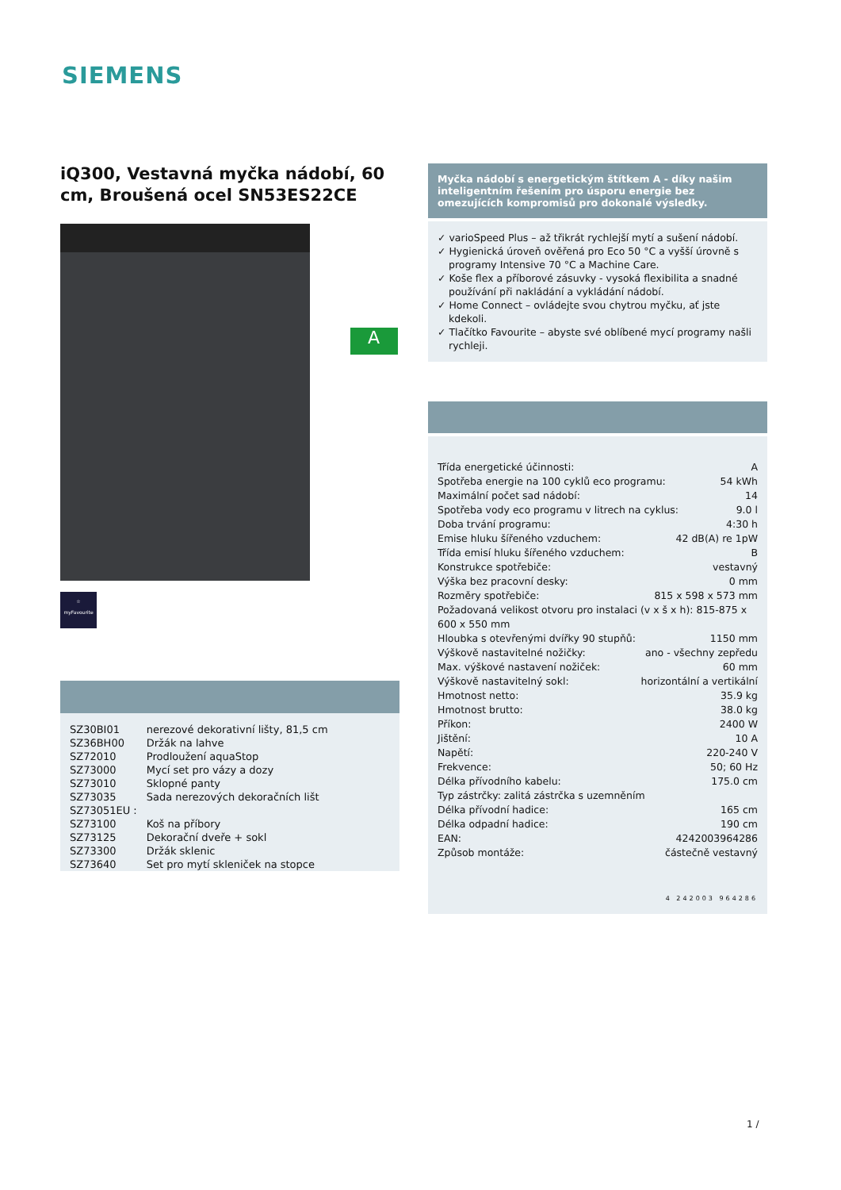SIEMENS
iQ300, Vestavná myčka nádobí, 60 cm, Broušená ocel SN53ES22CE
☆
myFavourite
| SZ30BI01 | nerezové dekorativní lišty, 81,5 cm |
| SZ36BH00 | Držák na lahve |
| SZ72010 | Prodloužení aquaStop |
| SZ73000 | Mycí set pro vázy a dozy |
| SZ73010 | Sklopné panty |
| SZ73035 | Sada nerezových dekoračních lišt |
| SZ73051EU : | |
| SZ73100 | Koš na příbory |
| SZ73125 | Dekorační dveře + sokl |
| SZ73300 | Držák sklenic |
| SZ73640 | Set pro mytí skleniček na stopce |
A
Myčka nádobí s energetickým štítkem A - díky našim inteligentním řešením pro úsporu energie bez omezujících kompromisů pro dokonalé výsledky.
✓ varioSpeed Plus – až třikrát rychlejší mytí a sušení nádobí.
✓ Hygienická úroveň ověřená pro Eco 50 °C a vyšší úrovně s programy Intensive 70 °C a Machine Care.
✓ Koše flex a příborové zásuvky - vysoká flexibilita a snadné používání při nakládání a vykládání nádobí.
✓ Home Connect – ovládejte svou chytrou myčku, ať jste kdekoli.
✓ Tlačítko Favourite – abyste své oblíbené mycí programy našli rychleji.
Třída energetické účinnosti: A
Spotřeba energie na 100 cyklů eco programu: 54 kWh
Maximální počet sad nádobí: 14
Spotřeba vody eco programu v litrech na cyklus: 9.0 l
Doba trvání programu: 4:30 h
Emise hluku šířeného vzduchem: 42 dB(A) re 1pW
Třída emisí hluku šířeného vzduchem: B
Konstrukce spotřebiče: vestavný
Výška bez pracovní desky: 0 mm
Rozměry spotřebiče: 815 x 598 x 573 mm
Požadovaná velikost otvoru pro instalaci (v x š x h): 815-875 x 600 x 550 mm
Hloubka s otevřenými dvířky 90 stupňů: 1150 mm
Výškově nastavitelné nožičky: ano - všechny zepředu
Max. výškové nastavení nožiček: 60 mm
Výškově nastavitelný sokl: horizontální a vertikální
Hmotnost netto: 35.9 kg
Hmotnost brutto: 38.0 kg
Příkon: 2400 W
Jištění: 10 A
Napětí: 220-240 V
Frekvence: 50; 60 Hz
Délka přívodního kabelu: 175.0 cm
Typ zástrčky: zalitá zástrčka s uzemněním
Délka přívodní hadice: 165 cm
Délka odpadní hadice: 190 cm
EAN: 4242003964286
Způsob montáže: částečně vestavný
4 242003 964286
1 /